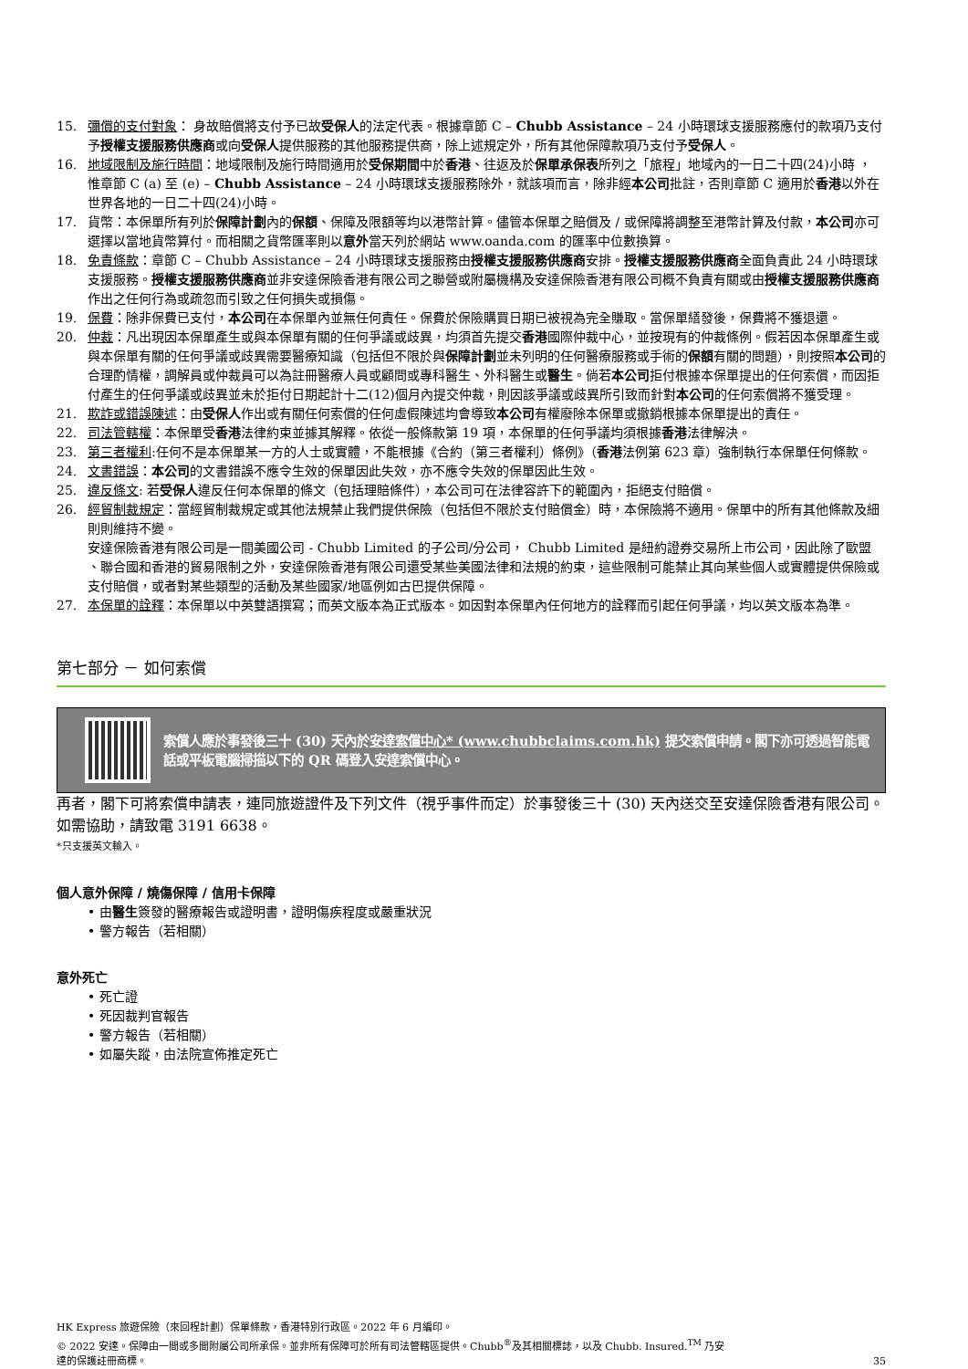15. 彌償的支付對象： 身故賠償將支付予已故受保人的法定代表。根據章節 C – Chubb Assistance – 24 小時環球支援服務應付的款項乃支付予授權支援服務供應商或向受保人提供服務的其他服務提供商，除上述規定外，所有其他保障款項乃支付予受保人。
16. 地域限制及施行時間：地域限制及施行時間適用於受保期間中於香港、往返及於保單承保表所列之「旅程」地域內的一日二十四(24)小時 ， 惟章節 C (a) 至 (e) – Chubb Assistance – 24 小時環球支援服務除外，就該項而言，除非經本公司批註，否則章節 C 適用於香港以外在世界各地的一日二十四(24)小時。
17. 貨幣：本保單所有列於保障計劃內的保額、保障及限額等均以港幣計算。儘管本保單之賠償及 / 或保障將調整至港幣計算及付款，本公司亦可選擇以當地貨幣算付。而相關之貨幣匯率則以意外當天列於網站 www.oanda.com 的匯率中位數換算。
18. 免責條款：章節 C – Chubb Assistance – 24 小時環球支援服務由授權支援服務供應商安排。授權支援服務供應商全面負責此 24 小時環球支援服務。授權支援服務供應商並非安達保險香港有限公司之聯營或附屬機構及安達保險香港有限公司概不負責有關或由授權支援服務供應商作出之任何行為或疏忽而引致之任何損失或損傷。
19. 保費：除非保費已支付，本公司在本保單內並無任何責任。保費於保險購買日期已被視為完全賺取。當保單繕發後，保費將不獲退還。
20. 仲裁：凡出現因本保單產生或與本保單有關的任何爭議或歧異，均須首先提交香港國際仲裁中心，並按現有的仲裁條例。假若因本保單產生或與本保單有關的任何爭議或歧異需要醫療知識（包括但不限於與保障計劃並未列明的任何醫療服務或手術的保額有關的問題），則按照本公司的合理酌情權，調解員或仲裁員可以為註冊醫療人員或顧問或專科醫生、外科醫生或醫生。倘若本公司拒付根據本保單提出的任何索償，而因拒付產生的任何爭議或歧異並未於拒付日期起計十二(12)個月內提交仲裁，則因該爭議或歧異所引致而針對本公司的任何索償將不獲受理。
21. 欺詐或錯誤陳述：由受保人作出或有關任何索償的任何虛假陳述均會導致本公司有權廢除本保單或撤銷根據本保單提出的責任。
22. 司法管轄權：本保單受香港法律約束並據其解釋。依從一般條款第 19 項，本保單的任何爭議均須根據香港法律解決。
23. 第三者權利:任何不是本保單某一方的人士或實體，不能根據《合約（第三者權利）條例》（香港法例第 623 章）強制執行本保單任何條款。
24. 文書錯誤：本公司的文書錯誤不應令生效的保單因此失效，亦不應令失效的保單因此生效。
25. 違反條文: 若受保人違反任何本保單的條文（包括理賠條件），本公司可在法律容許下的範圍內，拒絕支付賠償。
26. 經貿制裁規定：當經貿制裁規定或其他法規禁止我們提供保險（包括但不限於支付賠償金）時，本保險將不適用。保單中的所有其他條款及細則則維持不變。
安達保險香港有限公司是一間美國公司 - Chubb Limited 的子公司/分公司， Chubb Limited 是紐約證券交易所上市公司，因此除了歐盟 、聯合國和香港的貿易限制之外，安達保險香港有限公司還受某些美國法律和法規的約束，這些限制可能禁止其向某些個人或實體提供保險或支付賠償，或者對某些類型的活動及某些國家/地區例如古巴提供保障。
27. 本保單的詮釋：本保單以中英雙語撰寫；而英文版本為正式版本。如因對本保單內任何地方的詮釋而引起任何爭議，均以英文版本為準。
第七部分 － 如何索償
索償人應於事發後三十 (30) 天內於安達索償中心* (www.chubbclaims.com.hk) 提交索償申請。閣下亦可透過智能電話或平板電腦掃描以下的 QR 碼登入安達索償中心。
再者，閣下可將索償申請表，連同旅遊證件及下列文件（視乎事件而定）於事發後三十 (30) 天內送交至安達保險香港有限公司。如需協助，請致電 3191 6638。
*只支援英文輸入。
個人意外保障 / 燒傷保障 / 信用卡保障
• 由 醫生 簽發的醫療報告或證明書，證明傷疾程度或嚴重狀況
• 警方報告（若相關）
意外死亡
• 死亡證
• 死因裁判官報告
• 警方報告（若相關）
• 如屬失蹤，由法院宣佈推定死亡
HK Express 旅遊保險（來回程計劃）保單條款，香港特別行政區。2022 年 6 月編印。
© 2022 安達。保障由一間或多間附屬公司所承保。並非所有保障可於所有司法管轄區提供。Chubb<sup>®</sup>及其相關標誌，以及 Chubb. Insured.<sup>TM</sup> 乃安
達的保護註冊商標。
35